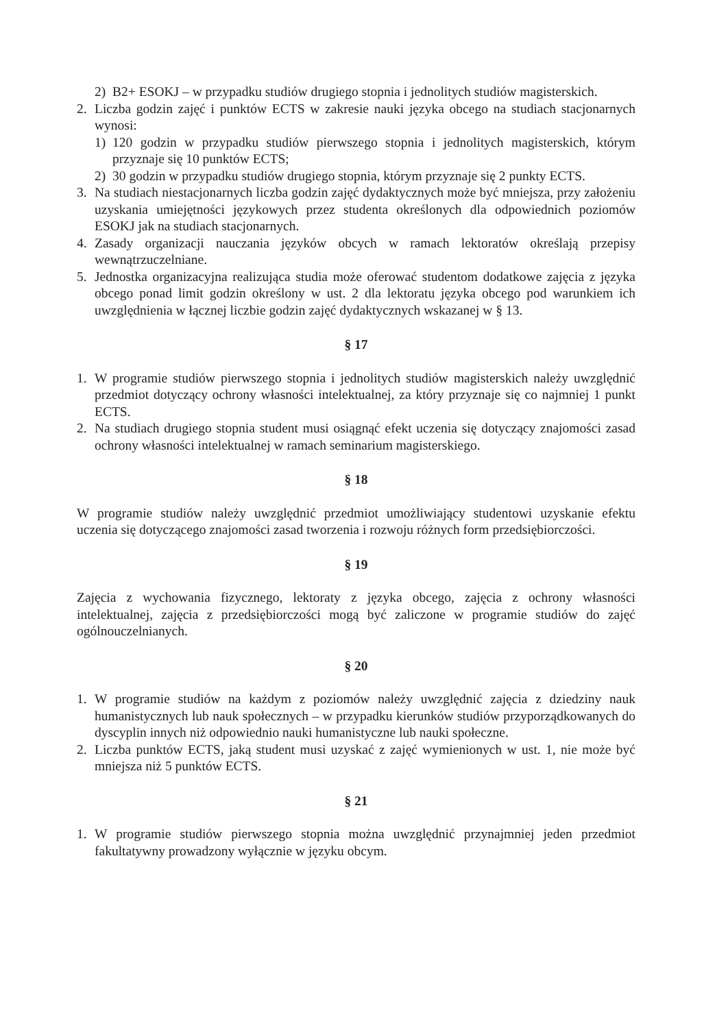2) B2+ ESOKJ – w przypadku studiów drugiego stopnia i jednolitych studiów magisterskich.
2. Liczba godzin zajęć i punktów ECTS w zakresie nauki języka obcego na studiach stacjonarnych wynosi:
1) 120 godzin w przypadku studiów pierwszego stopnia i jednolitych magisterskich, którym przyznaje się 10 punktów ECTS;
2) 30 godzin w przypadku studiów drugiego stopnia, którym przyznaje się 2 punkty ECTS.
3. Na studiach niestacjonarnych liczba godzin zajęć dydaktycznych może być mniejsza, przy założeniu uzyskania umiejętności językowych przez studenta określonych dla odpowiednich poziomów ESOKJ jak na studiach stacjonarnych.
4. Zasady organizacji nauczania języków obcych w ramach lektoratów określają przepisy wewnątrzuczelniane.
5. Jednostka organizacyjna realizująca studia może oferować studentom dodatkowe zajęcia z języka obcego ponad limit godzin określony w ust. 2 dla lektoratu języka obcego pod warunkiem ich uwzględnienia w łącznej liczbie godzin zajęć dydaktycznych wskazanej w § 13.
§ 17
1. W programie studiów pierwszego stopnia i jednolitych studiów magisterskich należy uwzględnić przedmiot dotyczący ochrony własności intelektualnej, za który przyznaje się co najmniej 1 punkt ECTS.
2. Na studiach drugiego stopnia student musi osiągnąć efekt uczenia się dotyczący znajomości zasad ochrony własności intelektualnej w ramach seminarium magisterskiego.
§ 18
W programie studiów należy uwzględnić przedmiot umożliwiający studentowi uzyskanie efektu uczenia się dotyczącego znajomości zasad tworzenia i rozwoju różnych form przedsiębiorczości.
§ 19
Zajęcia z wychowania fizycznego, lektoraty z języka obcego, zajęcia z ochrony własności intelektualnej, zajęcia z przedsiębiorczości mogą być zaliczone w programie studiów do zajęć ogólnouczelnianych.
§ 20
1. W programie studiów na każdym z poziomów należy uwzględnić zajęcia z dziedziny nauk humanistycznych lub nauk społecznych – w przypadku kierunków studiów przyporządkowanych do dyscyplin innych niż odpowiednio nauki humanistyczne lub nauki społeczne.
2. Liczba punktów ECTS, jaką student musi uzyskać z zajęć wymienionych w ust. 1, nie może być mniejsza niż 5 punktów ECTS.
§ 21
1. W programie studiów pierwszego stopnia można uwzględnić przynajmniej jeden przedmiot fakultatywny prowadzony wyłącznie w języku obcym.